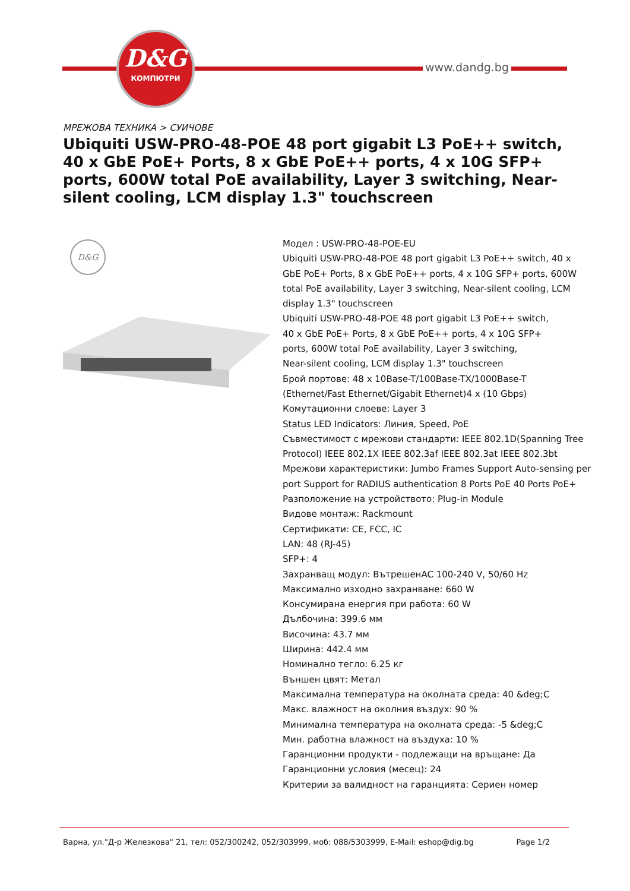D&G
КОМПЮТРИ
www.dandg.bg
МРЕЖОВА ТЕХНИКА > СУИЧОВЕ
Ubiquiti USW-PRO-48-POE 48 port gigabit L3 PoE++ switch, 40 x GbE PoE+ Ports, 8 x GbE PoE++ ports, 4 x 10G SFP+ ports, 600W total PoE availability, Layer 3 switching, Near-silent cooling, LCM display 1.3" touchscreen
D&G
Модел : USW-PRO-48-POE-EU
Ubiquiti USW-PRO-48-POE 48 port gigabit L3 PoE++ switch, 40 x GbE PoE+ Ports, 8 x GbE PoE++ ports, 4 x 10G SFP+ ports, 600W total PoE availability, Layer 3 switching, Near-silent cooling, LCM display 1.3" touchscreen
Ubiquiti USW-PRO-48-POE 48 port gigabit L3 PoE++ switch,
40 x GbE PoE+ Ports, 8 x GbE PoE++ ports, 4 x 10G SFP+
ports, 600W total PoE availability, Layer 3 switching,
Near-silent cooling, LCM display 1.3" touchscreen
Брой портове: 48 x 10Base-T/100Base-TX/1000Base-T (Ethernet/Fast Ethernet/Gigabit Ethernet)4 x (10 Gbps)
Комутационни слоеве: Layer 3
Status LED Indicators: Линия, Speed, PoE
Съвместимост с мрежови стандарти: IEEE 802.1D(Spanning Tree Protocol) IEEE 802.1X IEEE 802.3af IEEE 802.3at IEEE 802.3bt
Мрежови характеристики: Jumbo Frames Support Auto-sensing per port Support for RADIUS authentication 8 Ports PoE 40 Ports PoE+
Разположение на устройството: Plug-in Module
Видове монтаж: Rackmount
Сертификати: CE, FCC, IC
LAN: 48 (RJ-45)
SFP+: 4
Захранващ модул: ВътрешенAC 100-240 V, 50/60 Hz
Максимално изходно захранване: 660 W
Консумирана енергия при работа: 60 W
Дълбочина: 399.6 мм
Височина: 43.7 мм
Ширина: 442.4 мм
Номинално тегло: 6.25 кг
Външен цвят: Метал
Максимална температура на околната среда: 40 &deg;C
Макс. влажност на околния въздух: 90 %
Минимална температура на околната среда: -5 &deg;C
Мин. работна влажност на въздуха: 10 %
Гаранционни продукти - подлежащи на връщане: Да
Гаранционни условия (месец): 24
Критерии за валидност на гаранцията: Сериен номер
Варна, ул."Д-р Железкова" 21, тел: 052/300242, 052/303999, моб: 088/5303999, E-Mail: eshop@dig.bg Page 1/2